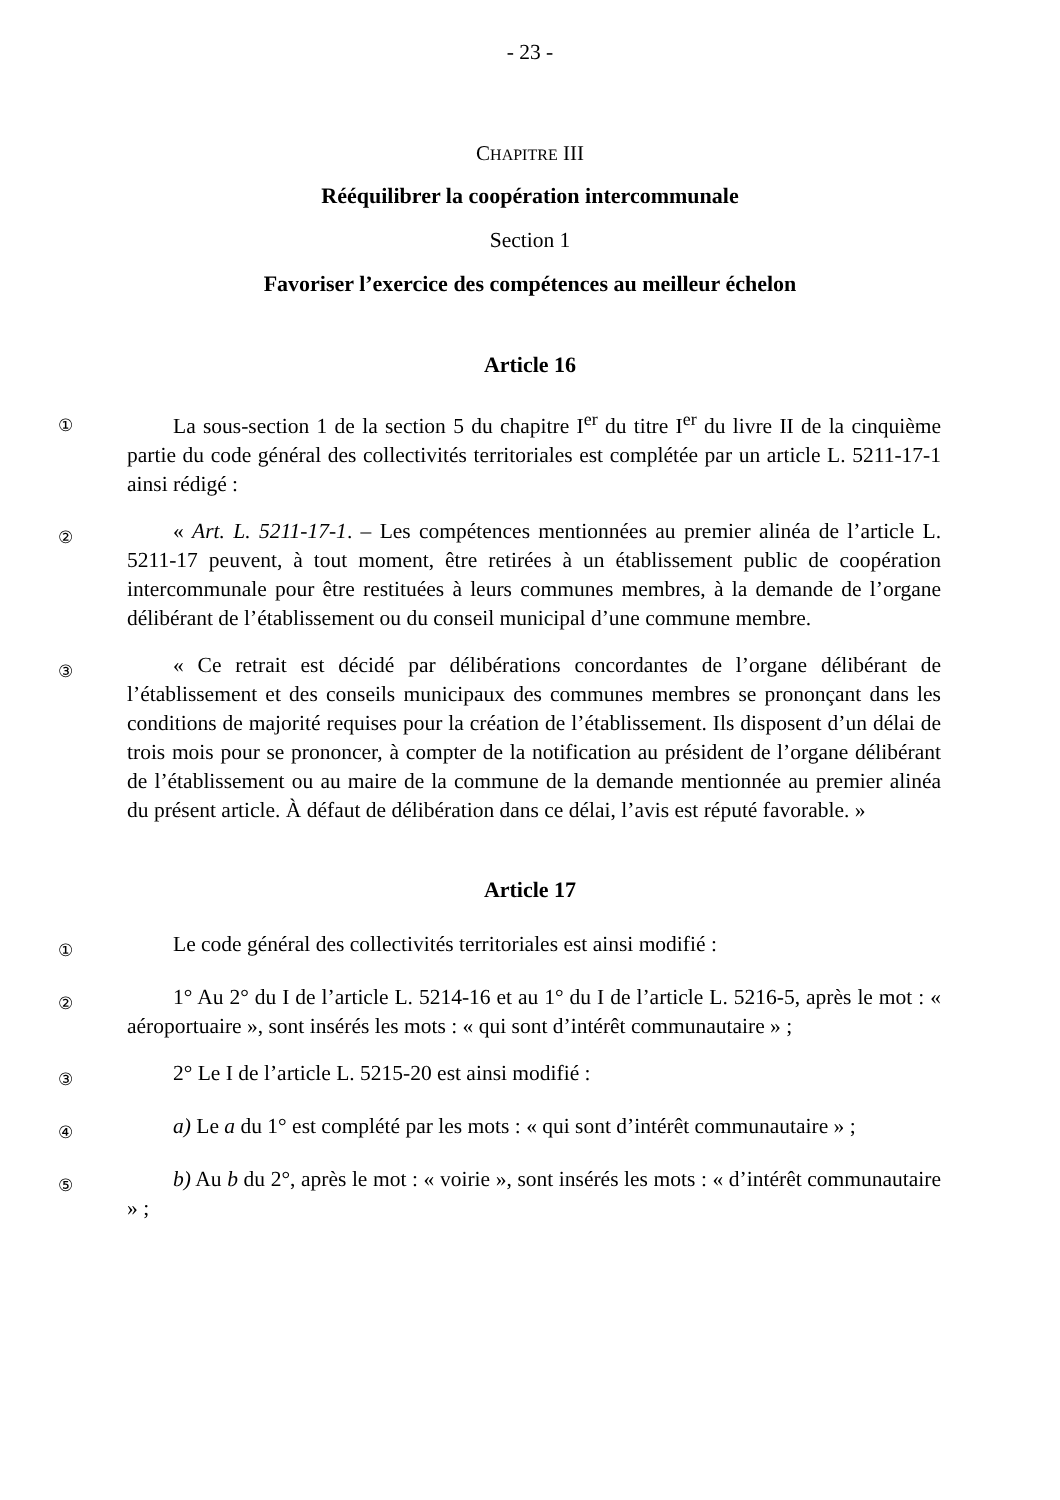- 23 -
CHAPITRE III
Rééquilibrer la coopération intercommunale
Section 1
Favoriser l’exercice des compétences au meilleur échelon
Article 16
①
La sous-section 1 de la section 5 du chapitre I<sup>er</sup> du titre I<sup>er</sup> du livre II de la cinquième partie du code général des collectivités territoriales est complétée par un article L. 5211-17-1 ainsi rédigé :
②
« Art. L. 5211-17-1. – Les compétences mentionnées au premier alinéa de l’article L. 5211-17 peuvent, à tout moment, être retirées à un établissement public de coopération intercommunale pour être restituées à leurs communes membres, à la demande de l’organe délibérant de l’établissement ou du conseil municipal d’une commune membre.
③
« Ce retrait est décidé par délibérations concordantes de l’organe délibérant de l’établissement et des conseils municipaux des communes membres se prononçant dans les conditions de majorité requises pour la création de l’établissement. Ils disposent d’un délai de trois mois pour se prononcer, à compter de la notification au président de l’organe délibérant de l’établissement ou au maire de la commune de la demande mentionnée au premier alinéa du présent article. À défaut de délibération dans ce délai, l’avis est réputé favorable. »
Article 17
①
Le code général des collectivités territoriales est ainsi modifié :
②
1° Au 2° du I de l’article L. 5214-16 et au 1° du I de l’article L. 5216-5, après le mot : « aéroportuaire », sont insérés les mots : « qui sont d’intérêt communautaire » ;
③
2° Le I de l’article L. 5215-20 est ainsi modifié :
④
a) Le a du 1° est complété par les mots : « qui sont d’intérêt communautaire » ;
⑤
b) Au b du 2°, après le mot : « voirie », sont insérés les mots : « d’intérêt communautaire » ;